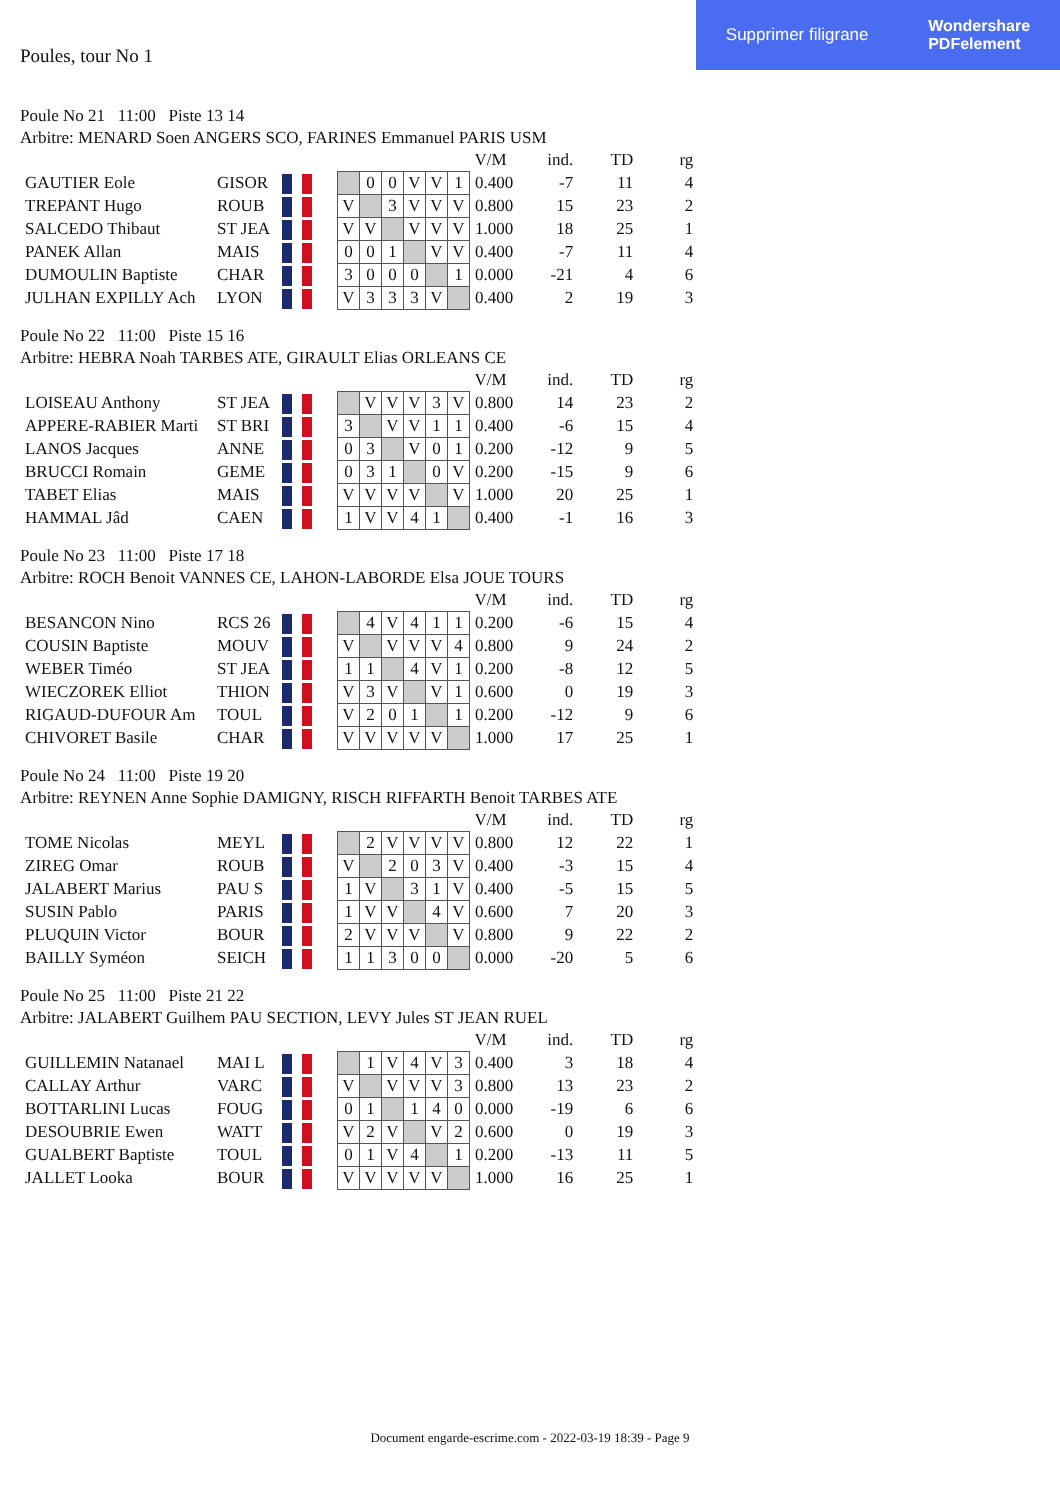Supprimer filigrane Wondershare
PDFelement
Poules, tour No 1
Poule No 21 11:00 Piste 13 14
Arbitre: MENARD Soen ANGERS SCO, FARINES Emmanuel PARIS USM
| | | | | | | | | | | V/M | ind. | TD | rg |
| GAUTIER Eole | GISOR | | | | 0 | 0 | V | V | 1 | 0.400 | -7 | 11 | 4 |
| TREPANT Hugo | ROUB | | | V | | 3 | V | V | V | 0.800 | 15 | 23 | 2 |
| SALCEDO Thibaut | ST JEA | | | V | V | | V | V | V | 1.000 | 18 | 25 | 1 |
| PANEK Allan | MAIS | | | 0 | 0 | 1 | | V | V | 0.400 | -7 | 11 | 4 |
| DUMOULIN Baptiste | CHAR | | | 3 | 0 | 0 | 0 | | 1 | 0.000 | -21 | 4 | 6 |
| JULHAN EXPILLY Ach | LYON | | | V | 3 | 3 | 3 | V | | 0.400 | 2 | 19 | 3 |
Poule No 22 11:00 Piste 15 16
Arbitre: HEBRA Noah TARBES ATE, GIRAULT Elias ORLEANS CE
| | | | | | | | | | | V/M | ind. | TD | rg |
| LOISEAU Anthony | ST JEA | | | | V | V | V | 3 | V | 0.800 | 14 | 23 | 2 |
| APPERE-RABIER Marti | ST BRI | | | 3 | | V | V | 1 | 1 | 0.400 | -6 | 15 | 4 |
| LANOS Jacques | ANNE | | | 0 | 3 | | V | 0 | 1 | 0.200 | -12 | 9 | 5 |
| BRUCCI Romain | GEME | | | 0 | 3 | 1 | | 0 | V | 0.200 | -15 | 9 | 6 |
| TABET Elias | MAIS | | | V | V | V | V | | V | 1.000 | 20 | 25 | 1 |
| HAMMAL Jâd | CAEN | | | 1 | V | V | 4 | 1 | | 0.400 | -1 | 16 | 3 |
Poule No 23 11:00 Piste 17 18
Arbitre: ROCH Benoit VANNES CE, LAHON-LABORDE Elsa JOUE TOURS
| | | | | | | | | | | V/M | ind. | TD | rg |
| BESANCON Nino | RCS 26 | | | | 4 | V | 4 | 1 | 1 | 0.200 | -6 | 15 | 4 |
| COUSIN Baptiste | MOUV | | | V | | V | V | V | 4 | 0.800 | 9 | 24 | 2 |
| WEBER Timéo | ST JEA | | | 1 | 1 | | 4 | V | 1 | 0.200 | -8 | 12 | 5 |
| WIECZOREK Elliot | THION | | | V | 3 | V | | V | 1 | 0.600 | 0 | 19 | 3 |
| RIGAUD-DUFOUR Am | TOUL | | | V | 2 | 0 | 1 | | 1 | 0.200 | -12 | 9 | 6 |
| CHIVORET Basile | CHAR | | | V | V | V | V | V | | 1.000 | 17 | 25 | 1 |
Poule No 24 11:00 Piste 19 20
Arbitre: REYNEN Anne Sophie DAMIGNY, RISCH RIFFARTH Benoit TARBES ATE
| | | | | | | | | | | V/M | ind. | TD | rg |
| TOME Nicolas | MEYL | | | | 2 | V | V | V | V | 0.800 | 12 | 22 | 1 |
| ZIREG Omar | ROUB | | | V | | 2 | 0 | 3 | V | 0.400 | -3 | 15 | 4 |
| JALABERT Marius | PAU S | | | 1 | V | | 3 | 1 | V | 0.400 | -5 | 15 | 5 |
| SUSIN Pablo | PARIS | | | 1 | V | V | | 4 | V | 0.600 | 7 | 20 | 3 |
| PLUQUIN Victor | BOUR | | | 2 | V | V | V | | V | 0.800 | 9 | 22 | 2 |
| BAILLY Syméon | SEICH | | | 1 | 1 | 3 | 0 | 0 | | 0.000 | -20 | 5 | 6 |
Poule No 25 11:00 Piste 21 22
Arbitre: JALABERT Guilhem PAU SECTION, LEVY Jules ST JEAN RUEL
| | | | | | | | | | | V/M | ind. | TD | rg |
| GUILLEMIN Natanael | MAI L | | | | 1 | V | 4 | V | 3 | 0.400 | 3 | 18 | 4 |
| CALLAY Arthur | VARC | | | V | | V | V | V | 3 | 0.800 | 13 | 23 | 2 |
| BOTTARLINI Lucas | FOUG | | | 0 | 1 | | 1 | 4 | 0 | 0.000 | -19 | 6 | 6 |
| DESOUBRIE Ewen | WATT | | | V | 2 | V | | V | 2 | 0.600 | 0 | 19 | 3 |
| GUALBERT Baptiste | TOUL | | | 0 | 1 | V | 4 | | 1 | 0.200 | -13 | 11 | 5 |
| JALLET Looka | BOUR | | | V | V | V | V | V | | 1.000 | 16 | 25 | 1 |
Document engarde-escrime.com - 2022-03-19 18:39 - Page 9